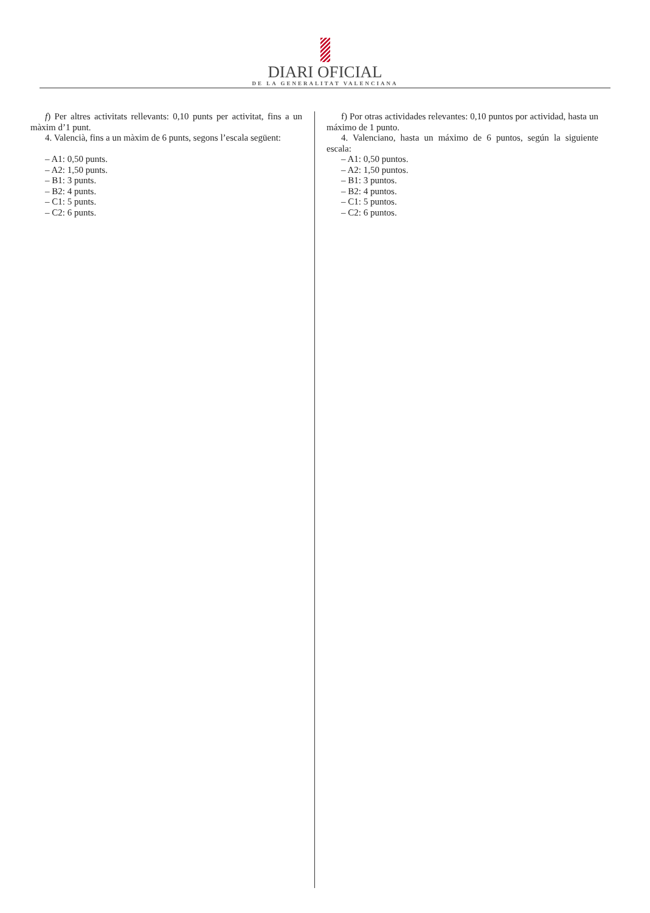DIARI OFICIAL
DE LA GENERALITAT VALENCIANA
f) Per altres activitats rellevants: 0,10 punts per activitat, fins a un màxim d’1 punt.
4. Valencià, fins a un màxim de 6 punts, segons l’escala següent:
– A1: 0,50 punts.
– A2: 1,50 punts.
– B1: 3 punts.
– B2: 4 punts.
– C1: 5 punts.
– C2: 6 punts.
f) Por otras actividades relevantes: 0,10 puntos por actividad, hasta un máximo de 1 punto.
4. Valenciano, hasta un máximo de 6 puntos, según la siguiente escala:
– A1: 0,50 puntos.
– A2: 1,50 puntos.
– B1: 3 puntos.
– B2: 4 puntos.
– C1: 5 puntos.
– C2: 6 puntos.